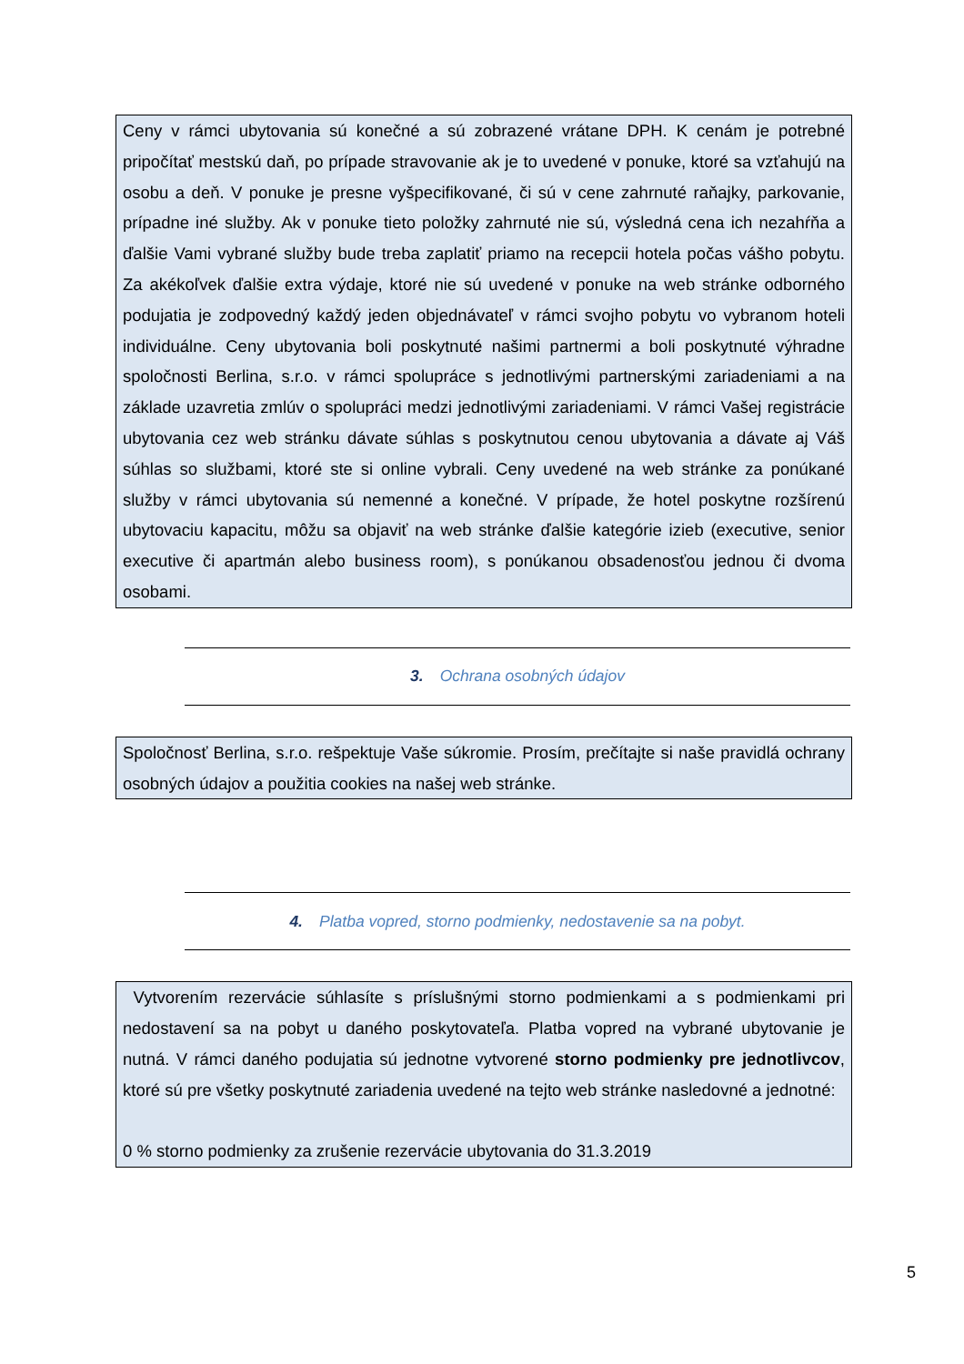Ceny v rámci ubytovania sú konečné a sú zobrazené vrátane DPH. K cenám je potrebné pripočítať mestskú daň, po prípade stravovanie ak je to uvedené v ponuke, ktoré sa vzťahujú na osobu a deň. V ponuke je presne vyšpecifikované, či sú v cene zahrnuté raňajky, parkovanie, prípadne iné služby. Ak v ponuke tieto položky zahrnuté nie sú, výsledná cena ich nezahŕňa a ďalšie Vami vybrané služby bude treba zaplatiť priamo na recepcii hotela počas vášho pobytu. Za akékoľvek ďalšie extra výdaje, ktoré nie sú uvedené v ponuke na web stránke odborného podujatia je zodpovedný každý jeden objednávateľ v rámci svojho pobytu vo vybranom hoteli individuálne. Ceny ubytovania boli poskytnuté našimi partnermi a boli poskytnuté výhradne spoločnosti Berlina, s.r.o. v rámci spolupráce s jednotlivými partnerskými zariadeniami a na základe uzavretia zmlúv o spolupráci medzi jednotlivými zariadeniami. V rámci Vašej registrácie ubytovania cez web stránku dávate súhlas s poskytnutou cenou ubytovania a dávate aj Váš súhlas so službami, ktoré ste si online vybrali. Ceny uvedené na web stránke za ponúkané služby v rámci ubytovania sú nemenné a konečné. V prípade, že hotel poskytne rozšírenú ubytovaciu kapacitu, môžu sa objaviť na web stránke ďalšie kategórie izieb (executive, senior executive či apartmán alebo business room), s ponúkanou obsadenosťou jednou či dvoma osobami.
3. Ochrana osobných údajov
Spoločnosť Berlina, s.r.o. rešpektuje Vaše súkromie. Prosím, prečítajte si naše pravidlá ochrany osobných údajov a použitia cookies na našej web stránke.
4. Platba vopred, storno podmienky, nedostavenie sa na pobyt.
Vytvorením rezervácie súhlasíte s príslušnými storno podmienkami a s podmienkami pri nedostavení sa na pobyt u daného poskytovateľa. Platba vopred na vybrané ubytovanie je nutná. V rámci daného podujatia sú jednotne vytvorené storno podmienky pre jednotlivcov, ktoré sú pre všetky poskytnuté zariadenia uvedené na tejto web stránke nasledovné a jednotné:
0 % storno podmienky za zrušenie rezervácie ubytovania do 31.3.2019
5